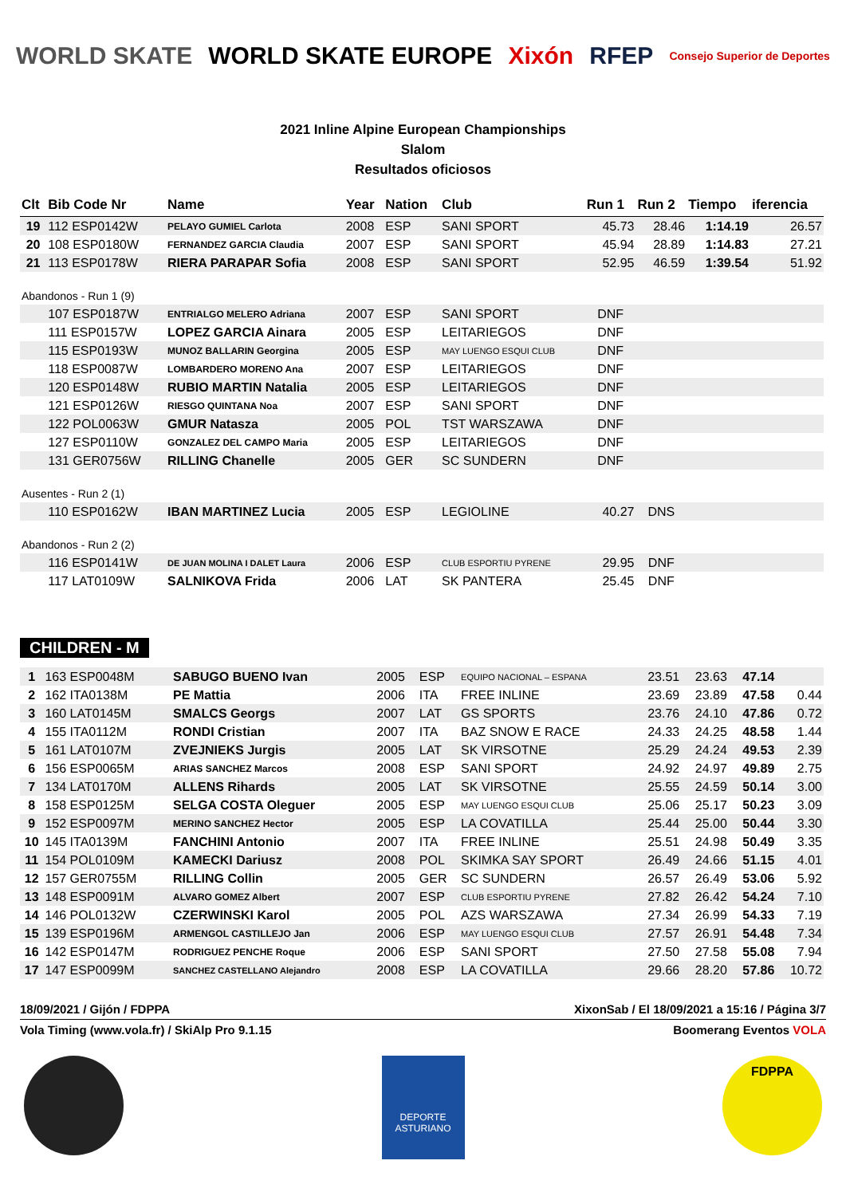WORLD SKATE WORLD SKATE EUROPE Xixón RFEP Consejo Superior de Deportes
2021 Inline Alpine European Championships
Slalom
Resultados oficiosos
| Clt | Bib Code Nr | Name | Year | Nation | Club | Run 1 | Run 2 | Tiempo | iferencia |
| --- | --- | --- | --- | --- | --- | --- | --- | --- | --- |
| 19 | 112 ESP0142W | PELAYO GUMIEL Carlota | 2008 | ESP | SANI SPORT | 45.73 | 28.46 | 1:14.19 | 26.57 |
| 20 | 108 ESP0180W | FERNANDEZ GARCIA Claudia | 2007 | ESP | SANI SPORT | 45.94 | 28.89 | 1:14.83 | 27.21 |
| 21 | 113 ESP0178W | RIERA PARAPAR Sofia | 2008 | ESP | SANI SPORT | 52.95 | 46.59 | 1:39.54 | 51.92 |
| Abandonos - Run 1 (9) | | | | | | | | | |
| | 107 ESP0187W | ENTRIALGO MELERO Adriana | 2007 | ESP | SANI SPORT | DNF | | | |
| | 111 ESP0157W | LOPEZ GARCIA Ainara | 2005 | ESP | LEITARIEGOS | DNF | | | |
| | 115 ESP0193W | MUNOZ BALLARIN Georgina | 2005 | ESP | MAY LUENGO ESQUI CLUB | DNF | | | |
| | 118 ESP0087W | LOMBARDERO MORENO Ana | 2007 | ESP | LEITARIEGOS | DNF | | | |
| | 120 ESP0148W | RUBIO MARTIN Natalia | 2005 | ESP | LEITARIEGOS | DNF | | | |
| | 121 ESP0126W | RIESGO QUINTANA Noa | 2007 | ESP | SANI SPORT | DNF | | | |
| | 122 POL0063W | GMUR Natasza | 2005 | POL | TST WARSZAWA | DNF | | | |
| | 127 ESP0110W | GONZALEZ DEL CAMPO Maria | 2005 | ESP | LEITARIEGOS | DNF | | | |
| | 131 GER0756W | RILLING Chanelle | 2005 | GER | SC SUNDERN | DNF | | | |
| Ausentes - Run 2 (1) | | | | | | | | | |
| | 110 ESP0162W | IBAN MARTINEZ Lucia | 2005 | ESP | LEGIOLINE | 40.27 | DNS | | |
| Abandonos - Run 2 (2) | | | | | | | | | |
| | 116 ESP0141W | DE JUAN MOLINA I DALET Laura | 2006 | ESP | CLUB ESPORTIU PYRENE | 29.95 | DNF | | |
| | 117 LAT0109W | SALNIKOVA Frida | 2006 | LAT | SK PANTERA | 25.45 | DNF | | |
CHILDREN - M
| 1 | 163 ESP0048M | SABUGO BUENO Ivan | 2005 | ESP | EQUIPO NACIONAL – ESPANA | 23.51 | 23.63 | 47.14 | |
| 2 | 162 ITA0138M | PE Mattia | 2006 | ITA | FREE INLINE | 23.69 | 23.89 | 47.58 | 0.44 |
| 3 | 160 LAT0145M | SMALCS Georgs | 2007 | LAT | GS SPORTS | 23.76 | 24.10 | 47.86 | 0.72 |
| 4 | 155 ITA0112M | RONDI Cristian | 2007 | ITA | BAZ SNOW E RACE | 24.33 | 24.25 | 48.58 | 1.44 |
| 5 | 161 LAT0107M | ZVEJNIEKS Jurgis | 2005 | LAT | SK VIRSOTNE | 25.29 | 24.24 | 49.53 | 2.39 |
| 6 | 156 ESP0065M | ARIAS SANCHEZ Marcos | 2008 | ESP | SANI SPORT | 24.92 | 24.97 | 49.89 | 2.75 |
| 7 | 134 LAT0170M | ALLENS Rihards | 2005 | LAT | SK VIRSOTNE | 25.55 | 24.59 | 50.14 | 3.00 |
| 8 | 158 ESP0125M | SELGA COSTA Oleguer | 2005 | ESP | MAY LUENGO ESQUI CLUB | 25.06 | 25.17 | 50.23 | 3.09 |
| 9 | 152 ESP0097M | MERINO SANCHEZ Hector | 2005 | ESP | LA COVATILLA | 25.44 | 25.00 | 50.44 | 3.30 |
| 10 | 145 ITA0139M | FANCHINI Antonio | 2007 | ITA | FREE INLINE | 25.51 | 24.98 | 50.49 | 3.35 |
| 11 | 154 POL0109M | KAMECKI Dariusz | 2008 | POL | SKIMKA SAY SPORT | 26.49 | 24.66 | 51.15 | 4.01 |
| 12 | 157 GER0755M | RILLING Collin | 2005 | GER | SC SUNDERN | 26.57 | 26.49 | 53.06 | 5.92 |
| 13 | 148 ESP0091M | ALVARO GOMEZ Albert | 2007 | ESP | CLUB ESPORTIU PYRENE | 27.82 | 26.42 | 54.24 | 7.10 |
| 14 | 146 POL0132W | CZERWINSKI Karol | 2005 | POL | AZS WARSZAWA | 27.34 | 26.99 | 54.33 | 7.19 |
| 15 | 139 ESP0196M | ARMENGOL CASTILLEJO Jan | 2006 | ESP | MAY LUENGO ESQUI CLUB | 27.57 | 26.91 | 54.48 | 7.34 |
| 16 | 142 ESP0147M | RODRIGUEZ PENCHE Roque | 2006 | ESP | SANI SPORT | 27.50 | 27.58 | 55.08 | 7.94 |
| 17 | 147 ESP0099M | SANCHEZ CASTELLANO Alejandro | 2008 | ESP | LA COVATILLA | 29.66 | 28.20 | 57.86 | 10.72 |
18/09/2021 / Gijón / FDPPA XixonSab / El 18/09/2021 a 15:16 / Página 3/7
Vola Timing (www.vola.fr) / SkiAlp Pro 9.1.15 Boomerang Eventos VOLA
DEPORTE ASTURIANO
FDPPA